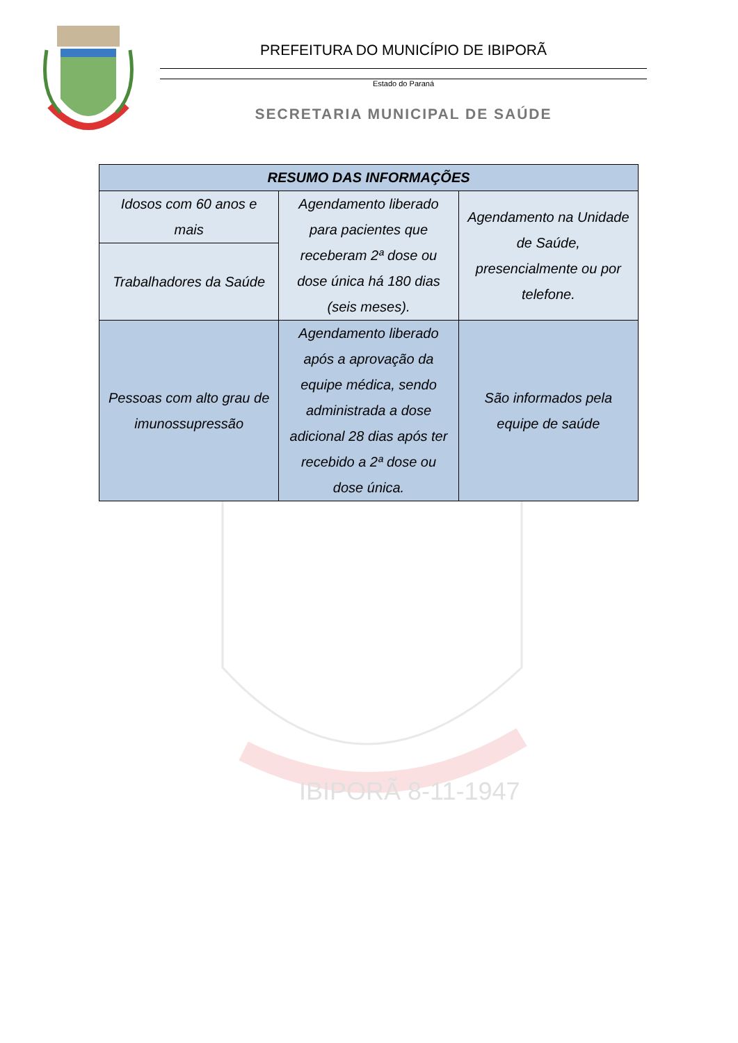PREFEITURA DO MUNICÍPIO DE IBIPORÃ
Estado do Paraná
SECRETARIA MUNICIPAL DE SAÚDE
IBIPORÃ 8-11-1947
| RESUMO DAS INFORMAÇÕES | | |
| --- | --- | --- |
| Idosos com 60 anos e mais | Agendamento liberado para pacientes que receberam 2ª dose ou dose única há 180 dias (seis meses). | Agendamento na Unidade de Saúde, presencialmente ou por telefone. |
| Trabalhadores da Saúde | | |
| Pessoas com alto grau de imunossupressão | Agendamento liberado após a aprovação da equipe médica, sendo administrada a dose adicional 28 dias após ter recebido a 2ª dose ou dose única. | São informados pela equipe de saúde |